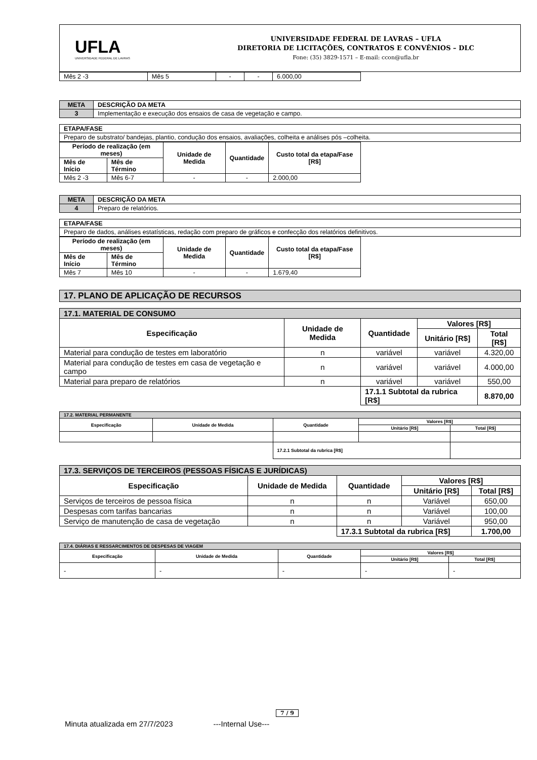UFLA
UNIVERSIDADE FEDERAL DE LAVRAS
UNIVERSIDADE FEDERAL DE LAVRAS – UFLA
DIRETORIA DE LICITAÇÕES, CONTRATOS E CONVÊNIOS – DLC
Fone: (35) 3829-1571 – E-mail: ccon@ufla.br
| Mês 2 -3 | Mês 5 | - | - | 6.000,00 |
| META | DESCRIÇÃO DA META |
| --- | --- |
| 3 | Implementação e execução dos ensaios de casa de vegetação e campo. |
| ETAPA/FASE |
| --- |
| Preparo de substrato/ bandejas, plantio, condução dos ensaios, avaliações, colheita e análises pós –colheita. |
| Período de realização (em meses) | | Unidade de Medida | Quantidade | Custo total da etapa/Fase [R$] |
| --- | --- | --- | --- | --- |
| Mês de Início | Mês de Término | | | |
| Mês 2 -3 | Mês 6-7 | - | - | 2.000,00 |
| META | DESCRIÇÃO DA META |
| --- | --- |
| 4 | Preparo de relatórios. |
| ETAPA/FASE |
| --- |
| Preparo de dados, análises estatísticas, redação com preparo de gráficos e confecção dos relatórios definitivos. |
| Período de realização (em meses) | | Unidade de Medida | Quantidade | Custo total da etapa/Fase [R$] |
| --- | --- | --- | --- | --- |
| Mês de Início | Mês de Término | | | |
| Mês 7 | Mês 10 | - | - | 1.679,40 |
| 17. PLANO DE APLICAÇÃO DE RECURSOS |
| 17.1. MATERIAL DE CONSUMO | | | | |
| --- | --- | --- | --- | --- |
| Especificação | Unidade de Medida | Quantidade | Valores [R$] | |
| | | | Unitário [R$] | Total [R$] |
| Material para condução de testes em laboratório | n | variável | variável | 4.320,00 |
| Material para condução de testes em casa de vegetação e campo | n | variável | variável | 4.000,00 |
| Material para preparo de relatórios | n | variável | variável | 550,00 |
| | | 17.1.1 Subtotal da rubrica [R$] | | 8.870,00 |
| 17.2. MATERIAL PERMANENTE | | | | |
| Especificação | Unidade de Medida | Quantidade | Valores [R$] | |
| | | | Unitário [R$] | Total [R$] |
| | | 17.2.1 Subtotal da rubrica [R$] | | |
| 17.3. SERVIÇOS DE TERCEIROS (PESSOAS FÍSICAS E JURÍDICAS) | | | | |
| --- | --- | --- | --- | --- |
| Especificação | Unidade de Medida | Quantidade | Valores [R$] | |
| | | | Unitário [R$] | Total [R$] |
| Serviços de terceiros de pessoa física | n | n | Variável | 650,00 |
| Despesas com tarifas bancarias | n | n | Variável | 100,00 |
| Serviço de manutenção de casa de vegetação | n | n | Variável | 950,00 |
| | | 17.3.1 Subtotal da rubrica [R$] | | 1.700,00 |
| 17.4. DIÁRIAS E RESSARCIMENTOS DE DESPESAS DE VIAGEM | | | | |
| Especificação | Unidade de Medida | Quantidade | Valores [R$] | |
| | | | Unitário [R$] | Total [R$] |
| - | - | - | - | - |
7 / 9
Minuta atualizada em 27/7/2023 ---Internal Use---